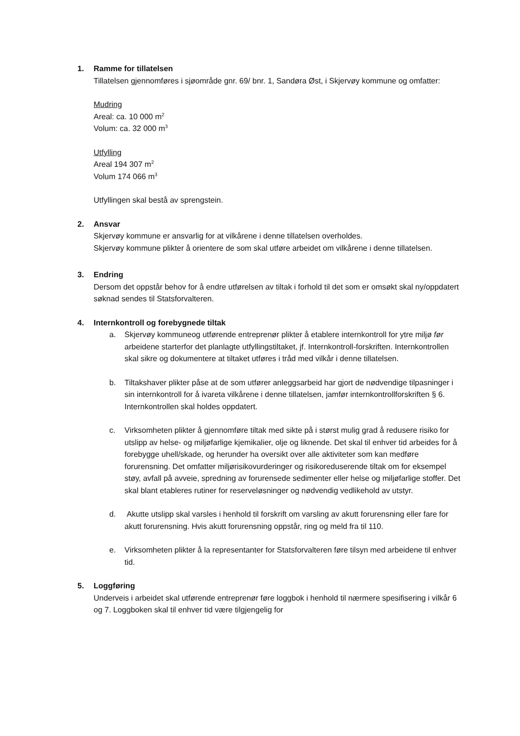1. Ramme for tillatelsen
Tillatelsen gjennomføres i sjøområde gnr. 69/ bnr. 1, Sandøra Øst, i Skjervøy kommune og omfatter:
Mudring
Areal: ca. 10 000 m<sup>2</sup>
Volum: ca. 32 000 m<sup>3</sup>
Utfylling
Areal 194 307 m<sup>2</sup>
Volum 174 066 m<sup>3</sup>
Utfyllingen skal bestå av sprengstein.
2. Ansvar
Skjervøy kommune er ansvarlig for at vilkårene i denne tillatelsen overholdes.
Skjervøy kommune plikter å orientere de som skal utføre arbeidet om vilkårene i denne tillatelsen.
3. Endring
Dersom det oppstår behov for å endre utførelsen av tiltak i forhold til det som er omsøkt skal ny/oppdatert søknad sendes til Statsforvalteren.
4. Internkontroll og forebygnede tiltak
a. Skjervøy kommuneog utførende entreprenør plikter å etablere internkontroll for ytre miljø før arbeidene starterfor det planlagte utfyllingstiltaket, jf. Internkontroll-forskriften. Internkontrollen skal sikre og dokumentere at tiltaket utføres i tråd med vilkår i denne tillatelsen.
b. Tiltakshaver plikter påse at de som utfører anleggsarbeid har gjort de nødvendige tilpasninger i sin internkontroll for å ivareta vilkårene i denne tillatelsen, jamfør internkontrollforskriften § 6. Internkontrollen skal holdes oppdatert.
c. Virksomheten plikter å gjennomføre tiltak med sikte på i størst mulig grad å redusere risiko for utslipp av helse- og miljøfarlige kjemikalier, olje og liknende. Det skal til enhver tid arbeides for å forebygge uhell/skade, og herunder ha oversikt over alle aktiviteter som kan medføre forurensning. Det omfatter miljørisikovurderinger og risikoreduserende tiltak om for eksempel støy, avfall på avveie, spredning av forurensede sedimenter eller helse og miljøfarlige stoffer. Det skal blant etableres rutiner for reserveløsninger og nødvendig vedlikehold av utstyr.
d. Akutte utslipp skal varsles i henhold til forskrift om varsling av akutt forurensning eller fare for akutt forurensning. Hvis akutt forurensning oppstår, ring og meld fra til 110.
e. Virksomheten plikter å la representanter for Statsforvalteren føre tilsyn med arbeidene til enhver tid.
5. Loggføring
Underveis i arbeidet skal utførende entreprenør føre loggbok i henhold til nærmere spesifisering i vilkår 6 og 7. Loggboken skal til enhver tid være tilgjengelig for